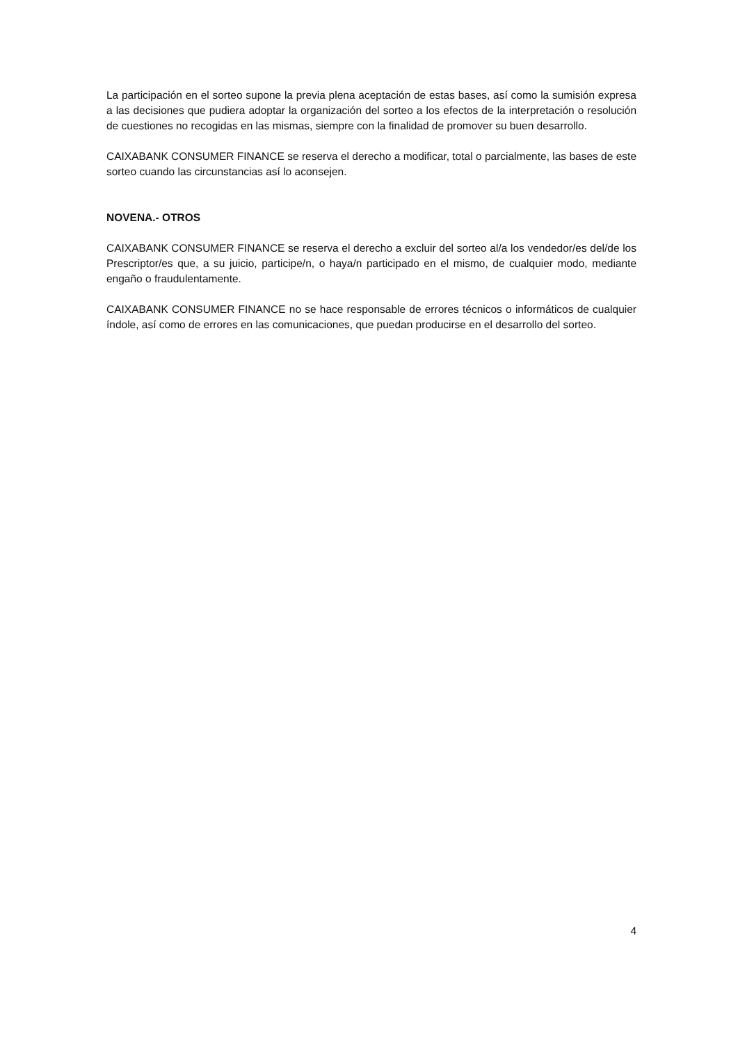La participación en el sorteo supone la previa plena aceptación de estas bases, así como la sumisión expresa a las decisiones que pudiera adoptar la organización del sorteo a los efectos de la interpretación o resolución de cuestiones no recogidas en las mismas, siempre con la finalidad de promover su buen desarrollo.
CAIXABANK CONSUMER FINANCE se reserva el derecho a modificar, total o parcialmente, las bases de este sorteo cuando las circunstancias así lo aconsejen.
NOVENA.- OTROS
CAIXABANK CONSUMER FINANCE se reserva el derecho a excluir del sorteo al/a los vendedor/es del/de los Prescriptor/es que, a su juicio, participe/n, o haya/n participado en el mismo, de cualquier modo, mediante engaño o fraudulentamente.
CAIXABANK CONSUMER FINANCE no se hace responsable de errores técnicos o informáticos de cualquier índole, así como de errores en las comunicaciones, que puedan producirse en el desarrollo del sorteo.
4